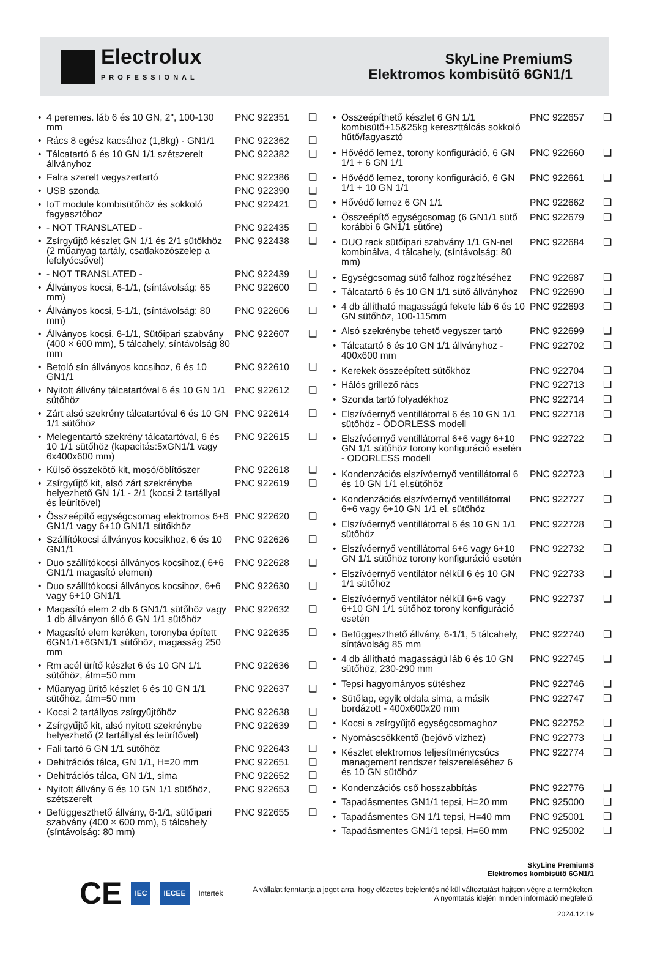Electrolux
PROFESSIONAL
SkyLine PremiumS
Elektromos kombisütő 6GN1/1
| • 4 peremes. láb 6 és 10 GN, 2", 100-130 mm | PNC 922351 | ❑ |
| • Rács 8 egész kacsához (1,8kg) - GN1/1 | PNC 922362 | ❑ |
| • Tálcatartó 6 és 10 GN 1/1 szétszerelt állványhoz | PNC 922382 | ❑ |
| • Falra szerelt vegyszertartó | PNC 922386 | ❑ |
| • USB szonda | PNC 922390 | ❑ |
| • IoT module kombisütőhöz és sokkoló fagyasztóhoz | PNC 922421 | ❑ |
| • - NOT TRANSLATED - | PNC 922435 | ❑ |
| • Zsírgyűjtő készlet GN 1/1 és 2/1 sütőkhöz (2 műanyag tartály, csatlakozószelep a lefolyócsővel) | PNC 922438 | ❑ |
| • - NOT TRANSLATED - | PNC 922439 | ❑ |
| • Állványos kocsi, 6-1/1, (síntávolság: 65 mm) | PNC 922600 | ❑ |
| • Állványos kocsi, 5-1/1, (síntávolság: 80 mm) | PNC 922606 | ❑ |
| • Állványos kocsi, 6-1/1, Sütőipari szabvány (400 × 600 mm), 5 tálcahely, síntávolság 80 mm | PNC 922607 | ❑ |
| • Betoló sín állványos kocsihoz, 6 és 10 GN1/1 | PNC 922610 | ❑ |
| • Nyitott állvány tálcatartóval 6 és 10 GN 1/1 sütőhöz | PNC 922612 | ❑ |
| • Zárt alsó szekrény tálcatartóval 6 és 10 GN 1/1 sütőhöz | PNC 922614 | ❑ |
| • Melegentartó szekrény tálcatartóval, 6 és 10 1/1 sütőhöz (kapacitás:5xGN1/1 vagy 6x400x600 mm) | PNC 922615 | ❑ |
| • Külső összekötő kit, mosó/öblítőszer | PNC 922618 | ❑ |
| • Zsírgyűjtő kit, alsó zárt szekrénybe helyezhető GN 1/1 - 2/1 (kocsi 2 tartállyal és leürítővel) | PNC 922619 | ❑ |
| • Összeépítő egységcsomag elektromos 6+6 GN1/1 vagy 6+10 GN1/1 sütőkhöz | PNC 922620 | ❑ |
| • Szállítókocsi állványos kocsikhoz, 6 és 10 GN1/1 | PNC 922626 | ❑ |
| • Duo szállítókocsi állványos kocsihoz,( 6+6 GN1/1 magasító elemen) | PNC 922628 | ❑ |
| • Duo szállítókocsi állványos kocsihoz, 6+6 vagy 6+10 GN1/1 | PNC 922630 | ❑ |
| • Magasító elem 2 db 6 GN1/1 sütőhöz vagy 1 db állványon álló 6 GN 1/1 sütőhöz | PNC 922632 | ❑ |
| • Magasító elem keréken, toronyba épített 6GN1/1+6GN1/1 sütőhöz, magasság 250 mm | PNC 922635 | ❑ |
| • Rm acél ürítő készlet 6 és 10 GN 1/1 sütőhöz, átm=50 mm | PNC 922636 | ❑ |
| • Műanyag ürítő készlet 6 és 10 GN 1/1 sütőhöz, átm=50 mm | PNC 922637 | ❑ |
| • Kocsi 2 tartállyos zsírgyűjtőhöz | PNC 922638 | ❑ |
| • Zsírgyűjtő kit, alsó nyitott szekrénybe helyezhető (2 tartállyal és leürítővel) | PNC 922639 | ❑ |
| • Fali tartó 6 GN 1/1 sütőhöz | PNC 922643 | ❑ |
| • Dehitrációs tálca, GN 1/1, H=20 mm | PNC 922651 | ❑ |
| • Dehitrációs tálca, GN 1/1, sima | PNC 922652 | ❑ |
| • Nyitott állvány 6 és 10 GN 1/1 sütőhöz, szétszerelt | PNC 922653 | ❑ |
| • Befüggeszthető állvány, 6-1/1, sütőipari szabvány (400 × 600 mm), 5 tálcahely (síntávolság: 80 mm) | PNC 922655 | ❑ |
| • Összeépíthető készlet 6 GN 1/1 kombisütő+15&25kg kereszttálcás sokkoló hűtő/fagyasztó | PNC 922657 | ❑ |
| • Hővédő lemez, torony konfiguráció, 6 GN 1/1 + 6 GN 1/1 | PNC 922660 | ❑ |
| • Hővédő lemez, torony konfiguráció, 6 GN 1/1 + 10 GN 1/1 | PNC 922661 | ❑ |
| • Hővédő lemez 6 GN 1/1 | PNC 922662 | ❑ |
| • Összeépítő egységcsomag (6 GN1/1 sütő korábbi 6 GN1/1 sütőre) | PNC 922679 | ❑ |
| • DUO rack sütőipari szabvány 1/1 GN-nel kombinálva, 4 tálcahely, (síntávolság: 80 mm) | PNC 922684 | ❑ |
| • Egységcsomag sütő falhoz rögzítéséhez | PNC 922687 | ❑ |
| • Tálcatartó 6 és 10 GN 1/1 sütő állványhoz | PNC 922690 | ❑ |
| • 4 db állítható magasságú fekete láb 6 és 10 GN sütőhöz, 100-115mm | PNC 922693 | ❑ |
| • Alsó szekrénybe tehető vegyszer tartó | PNC 922699 | ❑ |
| • Tálcatartó 6 és 10 GN 1/1 állványhoz - 400x600 mm | PNC 922702 | ❑ |
| • Kerekek összeépített sütőkhöz | PNC 922704 | ❑ |
| • Hálós grillező rács | PNC 922713 | ❑ |
| • Szonda tartó folyadékhoz | PNC 922714 | ❑ |
| • Elszívóernyő ventillátorral 6 és 10 GN 1/1 sütőhöz - ODORLESS modell | PNC 922718 | ❑ |
| • Elszívóernyő ventillátorral 6+6 vagy 6+10 GN 1/1 sütőhöz torony konfiguráció esetén - ODORLESS modell | PNC 922722 | ❑ |
| • Kondenzációs elszívóernyő ventillátorral 6 és 10 GN 1/1 el.sütőhöz | PNC 922723 | ❑ |
| • Kondenzációs elszívóernyő ventillátorral 6+6 vagy 6+10 GN 1/1 el. sütőhöz | PNC 922727 | ❑ |
| • Elszívóernyő ventillátorral 6 és 10 GN 1/1 sütőhöz | PNC 922728 | ❑ |
| • Elszívóernyő ventillátorral 6+6 vagy 6+10 GN 1/1 sütőhöz torony konfiguráció esetén | PNC 922732 | ❑ |
| • Elszívóernyő ventilátor nélkül 6 és 10 GN 1/1 sütőhöz | PNC 922733 | ❑ |
| • Elszívóernyő ventilátor nélkül 6+6 vagy 6+10 GN 1/1 sütőhöz torony konfiguráció esetén | PNC 922737 | ❑ |
| • Befüggeszthető állvány, 6-1/1, 5 tálcahely, síntávolság 85 mm | PNC 922740 | ❑ |
| • 4 db állítható magasságú láb 6 és 10 GN sütőhöz, 230-290 mm | PNC 922745 | ❑ |
| • Tepsi hagyományos sütéshez | PNC 922746 | ❑ |
| • Sütőlap, egyik oldala sima, a másik bordázott - 400x600x20 mm | PNC 922747 | ❑ |
| • Kocsi a zsírgyűjtő egységcsomaghoz | PNC 922752 | ❑ |
| • Nyomáscsökkentő (bejövő vízhez) | PNC 922773 | ❑ |
| • Készlet elektromos teljesítménycsúcs management rendszer felszereléséhez 6 és 10 GN sütőhöz | PNC 922774 | ❑ |
| • Kondenzációs cső hosszabbítás | PNC 922776 | ❑ |
| • Tapadásmentes GN1/1 tepsi, H=20 mm | PNC 925000 | ❑ |
| • Tapadásmentes GN 1/1 tepsi, H=40 mm | PNC 925001 | ❑ |
| • Tapadásmentes GN1/1 tepsi, H=60 mm | PNC 925002 | ❑ |
CE
IEC IECEE
Intertek
SkyLine PremiumS
Elektromos kombisütő 6GN1/1
A vállalat fenntartja a jogot arra, hogy előzetes bejelentés nélkül változtatást hajtson végre a termékeken. A nyomtatás idején minden információ megfelelő.
2024.12.19